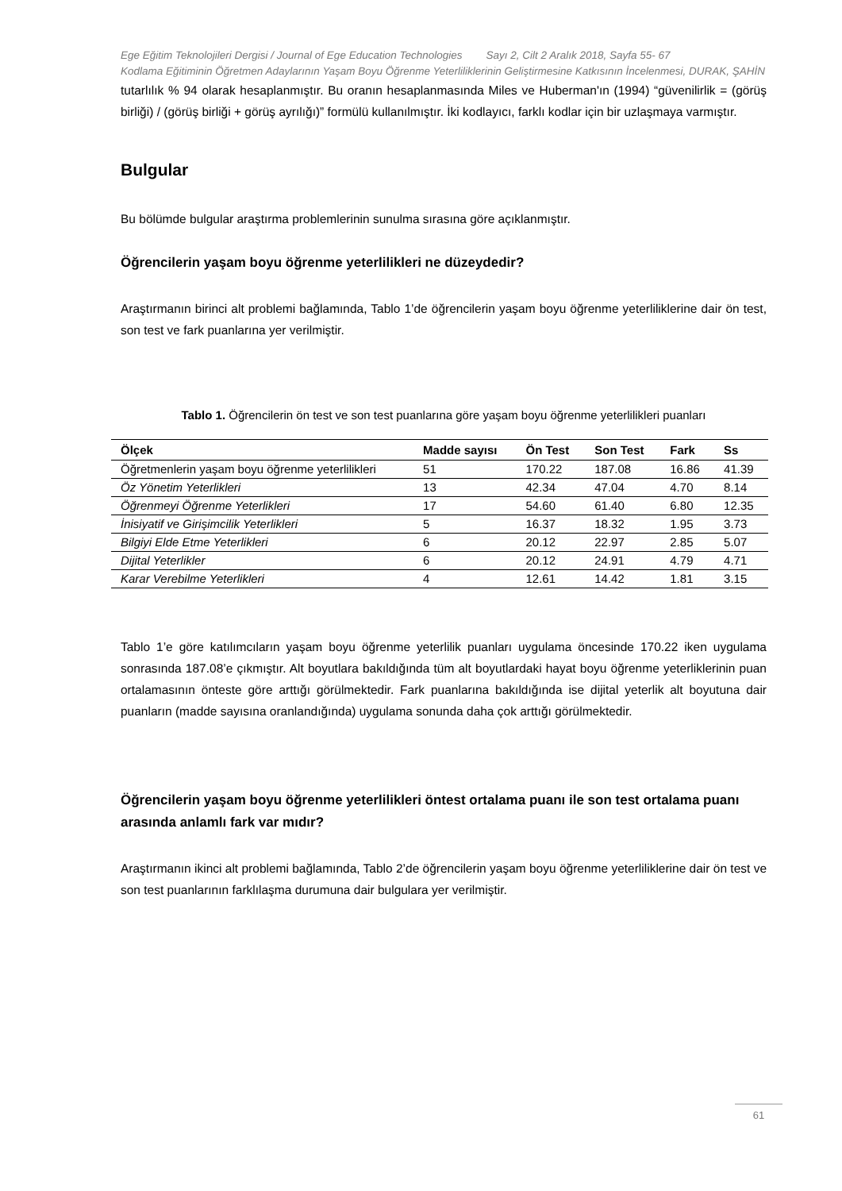Ege Eğitim Teknolojileri Dergisi / Journal of Ege Education Technologies Sayı 2, Cilt 2 Aralık 2018, Sayfa 55- 67
Kodlama Eğitiminin Öğretmen Adaylarının Yaşam Boyu Öğrenme Yeterliliklerinin Geliştirmesine Katkısının İncelenmesi, DURAK, ŞAHİN
tutarlılık % 94 olarak hesaplanmıştır. Bu oranın hesaplanmasında Miles ve Huberman'ın (1994) “güvenilirlik = (görüş birliği) / (görüş birliği + görüş ayrılığı)” formülü kullanılmıştır. İki kodlayıcı, farklı kodlar için bir uzlaşmaya varmıştır.
Bulgular
Bu bölümde bulgular araştırma problemlerinin sunulma sırasına göre açıklanmıştır.
Öğrencilerin yaşam boyu öğrenme yeterlilikleri ne düzeydedir?
Araştırmanın birinci alt problemi bağlamında, Tablo 1’de öğrencilerin yaşam boyu öğrenme yeterliliklerine dair ön test, son test ve fark puanlarına yer verilmiştir.
Tablo 1. Öğrencilerin ön test ve son test puanlarına göre yaşam boyu öğrenme yeterlilikleri puanları
| Ölçek | Madde sayısı | Ön Test | Son Test | Fark | Ss |
| --- | --- | --- | --- | --- | --- |
| Öğretmenlerin yaşam boyu öğrenme yeterlilikleri | 51 | 170.22 | 187.08 | 16.86 | 41.39 |
| Öz Yönetim Yeterlikleri | 13 | 42.34 | 47.04 | 4.70 | 8.14 |
| Öğrenmeyi Öğrenme Yeterlikleri | 17 | 54.60 | 61.40 | 6.80 | 12.35 |
| İnisiyatif ve Girişimcilik Yeterlikleri | 5 | 16.37 | 18.32 | 1.95 | 3.73 |
| Bilgiyi Elde Etme Yeterlikleri | 6 | 20.12 | 22.97 | 2.85 | 5.07 |
| Dijital Yeterlikler | 6 | 20.12 | 24.91 | 4.79 | 4.71 |
| Karar Verebilme Yeterlikleri | 4 | 12.61 | 14.42 | 1.81 | 3.15 |
Tablo 1’e göre katılımcıların yaşam boyu öğrenme yeterlilik puanları uygulama öncesinde 170.22 iken uygulama sonrasında 187.08’e çıkmıştır. Alt boyutlara bakıldığında tüm alt boyutlardaki hayat boyu öğrenme yeterliklerinin puan ortalamasının önteste göre arttığı görülmektedir. Fark puanlarına bakıldığında ise dijital yeterlik alt boyutuna dair puanların (madde sayısına oranlandığında) uygulama sonunda daha çok arttığı görülmektedir.
Öğrencilerin yaşam boyu öğrenme yeterlilikleri öntest ortalama puanı ile son test ortalama puanı arasında anlamlı fark var mıdır?
Araştırmanın ikinci alt problemi bağlamında, Tablo 2’de öğrencilerin yaşam boyu öğrenme yeterliliklerine dair ön test ve son test puanlarının farklılaşma durumuna dair bulgulara yer verilmiştir.
61